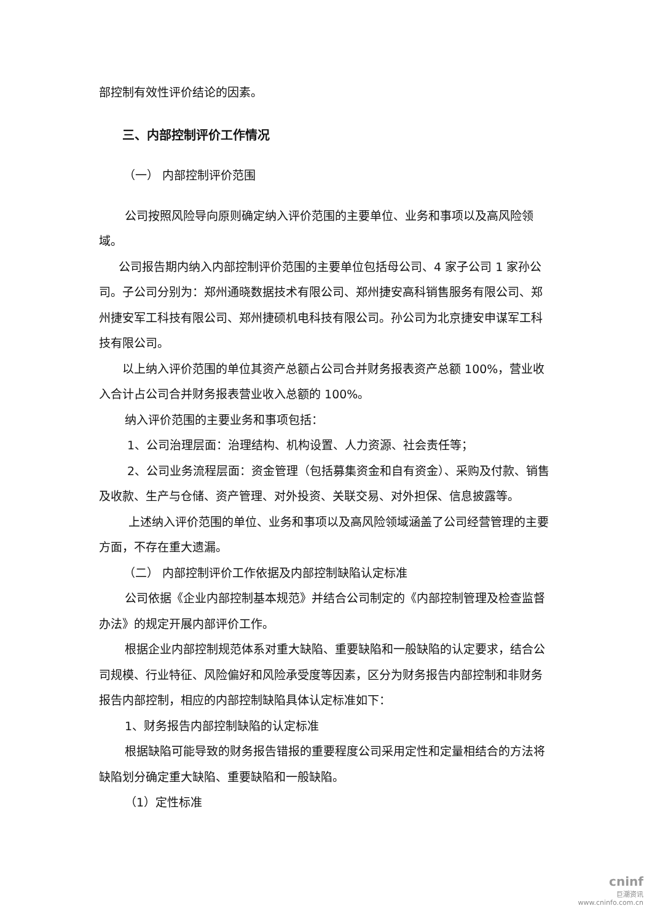部控制有效性评价结论的因素。
三、内部控制评价工作情况
（一） 内部控制评价范围
公司按照风险导向原则确定纳入评价范围的主要单位、业务和事项以及高风险领域。
公司报告期内纳入内部控制评价范围的主要单位包括母公司、4 家子公司 1 家孙公司。子公司分别为：郑州通晓数据技术有限公司、郑州捷安高科销售服务有限公司、郑州捷安军工科技有限公司、郑州捷硕机电科技有限公司。孙公司为北京捷安申谋军工科技有限公司。
以上纳入评价范围的单位其资产总额占公司合并财务报表资产总额 100%，营业收入合计占公司合并财务报表营业收入总额的 100%。
纳入评价范围的主要业务和事项包括：
1、公司治理层面：治理结构、机构设置、人力资源、社会责任等；
2、公司业务流程层面：资金管理（包括募集资金和自有资金）、采购及付款、销售及收款、生产与仓储、资产管理、对外投资、关联交易、对外担保、信息披露等。
上述纳入评价范围的单位、业务和事项以及高风险领域涵盖了公司经营管理的主要方面，不存在重大遗漏。
（二） 内部控制评价工作依据及内部控制缺陷认定标准
公司依据《企业内部控制基本规范》并结合公司制定的《内部控制管理及检查监督办法》的规定开展内部评价工作。
根据企业内部控制规范体系对重大缺陷、重要缺陷和一般缺陷的认定要求，结合公司规模、行业特征、风险偏好和风险承受度等因素，区分为财务报告内部控制和非财务报告内部控制，相应的内部控制缺陷具体认定标准如下：
1、财务报告内部控制缺陷的认定标准
根据缺陷可能导致的财务报告错报的重要程度公司采用定性和定量相结合的方法将缺陷划分确定重大缺陷、重要缺陷和一般缺陷。
（1）定性标准
cninf
巨潮资讯
www.cninfo.com.cn